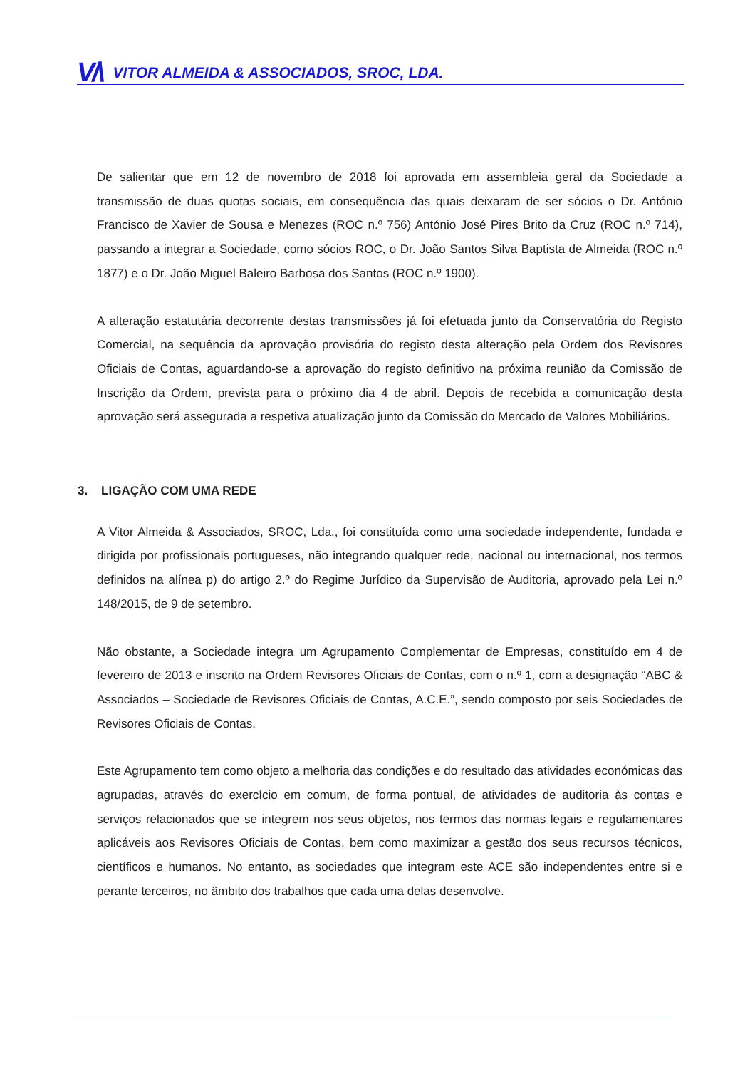V/\ VITOR ALMEIDA & ASSOCIADOS, SROC, LDA.
De salientar que em 12 de novembro de 2018 foi aprovada em assembleia geral da Sociedade a transmissão de duas quotas sociais, em consequência das quais deixaram de ser sócios o Dr. António Francisco de Xavier de Sousa e Menezes (ROC n.º 756) António José Pires Brito da Cruz (ROC n.º 714), passando a integrar a Sociedade, como sócios ROC, o Dr. João Santos Silva Baptista de Almeida (ROC n.º 1877) e o Dr. João Miguel Baleiro Barbosa dos Santos (ROC n.º 1900).
A alteração estatutária decorrente destas transmissões já foi efetuada junto da Conservatória do Registo Comercial, na sequência da aprovação provisória do registo desta alteração pela Ordem dos Revisores Oficiais de Contas, aguardando-se a aprovação do registo definitivo na próxima reunião da Comissão de Inscrição da Ordem, prevista para o próximo dia 4 de abril. Depois de recebida a comunicação desta aprovação será assegurada a respetiva atualização junto da Comissão do Mercado de Valores Mobiliários.
3. LIGAÇÃO COM UMA REDE
A Vitor Almeida & Associados, SROC, Lda., foi constituída como uma sociedade independente, fundada e dirigida por profissionais portugueses, não integrando qualquer rede, nacional ou internacional, nos termos definidos na alínea p) do artigo 2.º do Regime Jurídico da Supervisão de Auditoria, aprovado pela Lei n.º 148/2015, de 9 de setembro.
Não obstante, a Sociedade integra um Agrupamento Complementar de Empresas, constituído em 4 de fevereiro de 2013 e inscrito na Ordem Revisores Oficiais de Contas, com o n.º 1, com a designação “ABC & Associados – Sociedade de Revisores Oficiais de Contas, A.C.E.”, sendo composto por seis Sociedades de Revisores Oficiais de Contas.
Este Agrupamento tem como objeto a melhoria das condições e do resultado das atividades económicas das agrupadas, através do exercício em comum, de forma pontual, de atividades de auditoria às contas e serviços relacionados que se integrem nos seus objetos, nos termos das normas legais e regulamentares aplicáveis aos Revisores Oficiais de Contas, bem como maximizar a gestão dos seus recursos técnicos, científicos e humanos. No entanto, as sociedades que integram este ACE são independentes entre si e perante terceiros, no âmbito dos trabalhos que cada uma delas desenvolve.